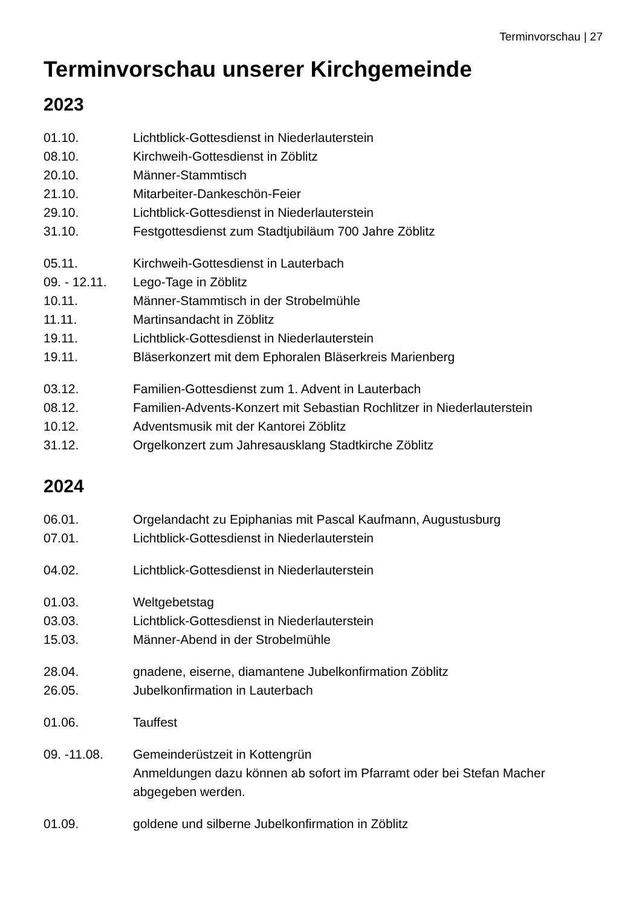Terminvorschau | 27
Terminvorschau unserer Kirchgemeinde
2023
01.10. Lichtblick-Gottesdienst in Niederlauterstein
08.10. Kirchweih-Gottesdienst in Zöblitz
20.10. Männer-Stammtisch
21.10. Mitarbeiter-Dankeschön-Feier
29.10. Lichtblick-Gottesdienst in Niederlauterstein
31.10. Festgottesdienst zum Stadtjubiläum 700 Jahre Zöblitz
05.11. Kirchweih-Gottesdienst in Lauterbach
09. - 12.11.
Lego-Tage in Zöblitz
10.11. Männer-Stammtisch in der Strobelmühle
11.11. Martinsandacht in Zöblitz
19.11. Lichtblick-Gottesdienst in Niederlauterstein
19.11. Bläserkonzert mit dem Ephoralen Bläserkreis Marienberg
03.12. Familien-Gottesdienst zum 1. Advent in Lauterbach
08.12. Familien-Advents-Konzert mit Sebastian Rochlitzer in Niederlauterstein
10.12. Adventsmusik mit der Kantorei Zöblitz
31.12. Orgelkonzert zum Jahresausklang Stadtkirche Zöblitz
2024
06.01. Orgelandacht zu Epiphanias mit Pascal Kaufmann, Augustusburg
07.01. Lichtblick-Gottesdienst in Niederlauterstein
04.02. Lichtblick-Gottesdienst in Niederlauterstein
01.03. Weltgebetstag
03.03. Lichtblick-Gottesdienst in Niederlauterstein
15.03. Männer-Abend in der Strobelmühle
28.04. gnadene, eiserne, diamantene Jubelkonfirmation Zöblitz
26.05. Jubelkonfirmation in Lauterbach
01.06. Tauffest
09. -11.08. Gemeinderüstzeit in Kottengrün
Anmeldungen dazu können ab sofort im Pfarramt oder bei Stefan Macher abgegeben werden.
01.09. goldene und silberne Jubelkonfirmation in Zöblitz